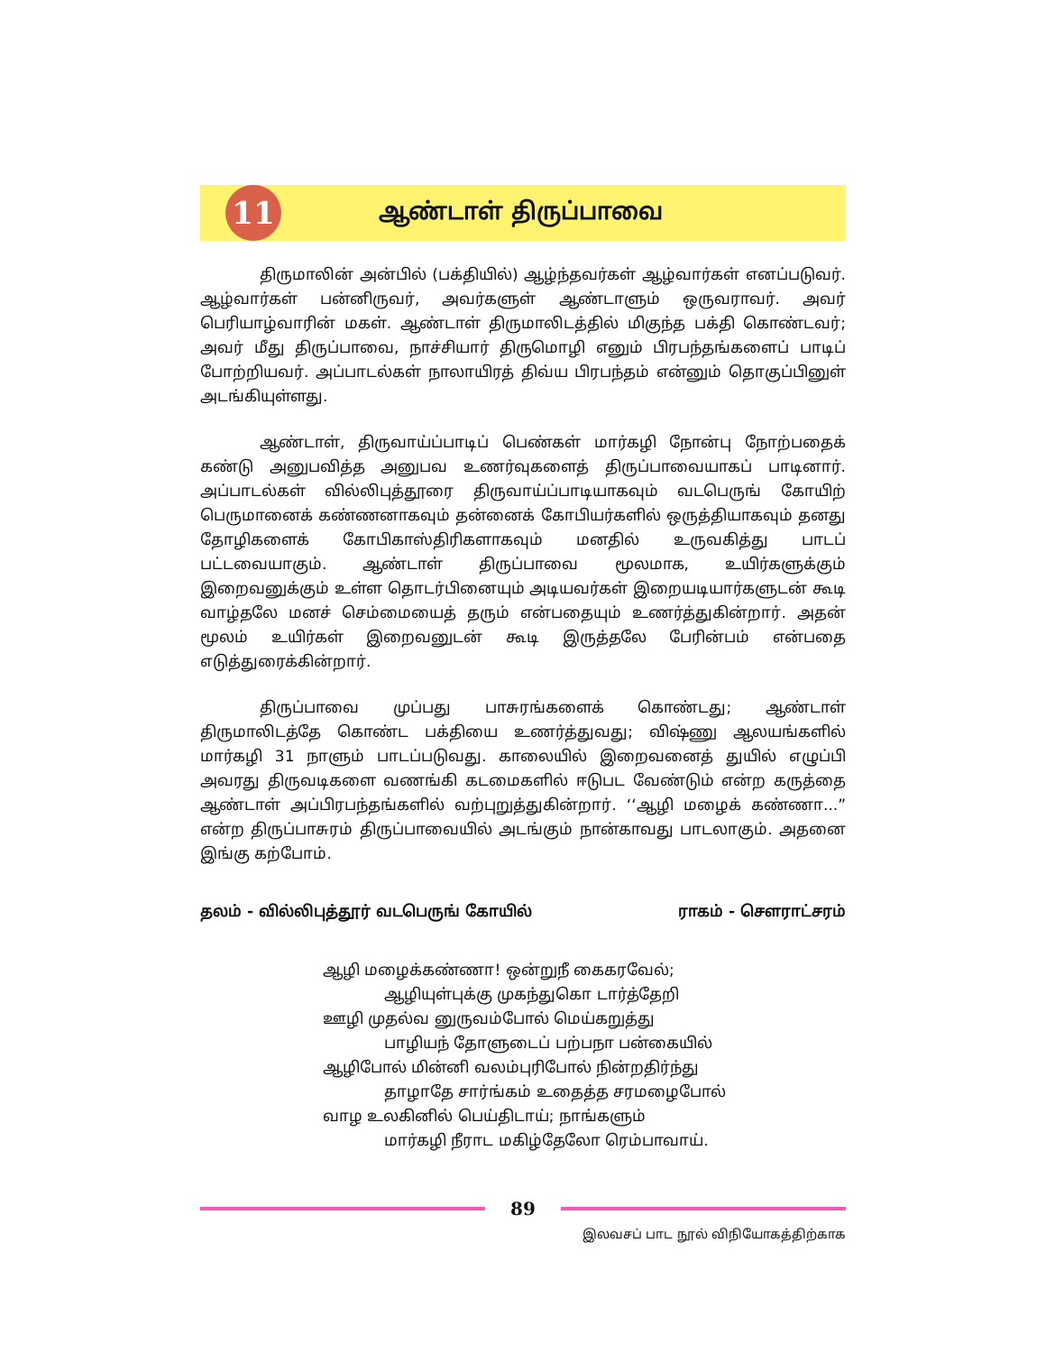11
ஆண்டாள் திருப்பாவை
திருமாலின் அன்பில் (பக்தியில்) ஆழ்ந்தவர்கள் ஆழ்வார்கள் எனப்படுவர். ஆழ்வார்கள் பன்னிருவர், அவர்களுள் ஆண்டாளும் ஒருவராவர். அவர் பெரியாழ்வாரின் மகள். ஆண்டாள் திருமாலிடத்தில் மிகுந்த பக்தி கொண்டவர்; அவர் மீது திருப்பாவை, நாச்சியார் திருமொழி எனும் பிரபந்தங்களைப் பாடிப் போற்றியவர். அப்பாடல்கள் நாலாயிரத் திவ்ய பிரபந்தம் என்னும் தொகுப்பினுள் அடங்கியுள்ளது.
ஆண்டாள், திருவாய்ப்பாடிப் பெண்கள் மார்கழி நோன்பு நோற்பதைக் கண்டு அனுபவித்த அனுபவ உணர்வுகளைத் திருப்பாவையாகப் பாடினார். அப்பாடல்கள் வில்லிபுத்தூரை திருவாய்ப்பாடியாகவும் வடபெருங் கோயிற் பெருமானைக் கண்ணனாகவும் தன்னைக் கோபியர்களில் ஒருத்தியாகவும் தனது தோழிகளைக் கோபிகாஸ்திரிகளாகவும் மனதில் உருவகித்து பாடப் பட்டவையாகும். ஆண்டாள் திருப்பாவை மூலமாக, உயிர்களுக்கும் இறைவனுக்கும் உள்ள தொடர்பினையும் அடியவர்கள் இறையடியார்களுடன் கூடி வாழ்தலே மனச் செம்மையைத் தரும் என்பதையும் உணர்த்துகின்றார். அதன் மூலம் உயிர்கள் இறைவனுடன் கூடி இருத்தலே பேரின்பம் என்பதை எடுத்துரைக்கின்றார்.
திருப்பாவை முப்பது பாசுரங்களைக் கொண்டது; ஆண்டாள் திருமாலிடத்தே கொண்ட பக்தியை உணர்த்துவது; விஷ்ணு ஆலயங்களில் மார்கழி 31 நாளும் பாடப்படுவது. காலையில் இறைவனைத் துயில் எழுப்பி அவரது திருவடிகளை வணங்கி கடமைகளில் ஈடுபட வேண்டும் என்ற கருத்தை ஆண்டாள் அப்பிரபந்தங்களில் வற்புறுத்துகின்றார். ‘‘ஆழி மழைக் கண்ணா...” என்ற திருப்பாசுரம் திருப்பாவையில் அடங்கும் நான்காவது பாடலாகும். அதனை இங்கு கற்போம்.
தலம் - வில்லிபுத்தூர் வடபெருங் கோயில் ராகம் - சௌராட்சரம்
ஆழி மழைக்கண்ணா! ஒன்றுநீ கைகரவேல்;
ஆழியுள்புக்கு முகந்துகொ டார்த்தேறி
ஊழி முதல்வ னுருவம்போல் மெய்கறுத்து
பாழியந் தோளுடைப் பற்பநா பன்கையில்
ஆழிபோல் மின்னி வலம்புரிபோல் நின்றதிர்ந்து
தாழாதே சார்ங்கம் உதைத்த சரமழைபோல்
வாழ உலகினில் பெய்திடாய்; நாங்களும்
மார்கழி நீராட மகிழ்தேலோ ரெம்பாவாய்.
89
இலவசப் பாட நூல் விநியோகத்திற்காக